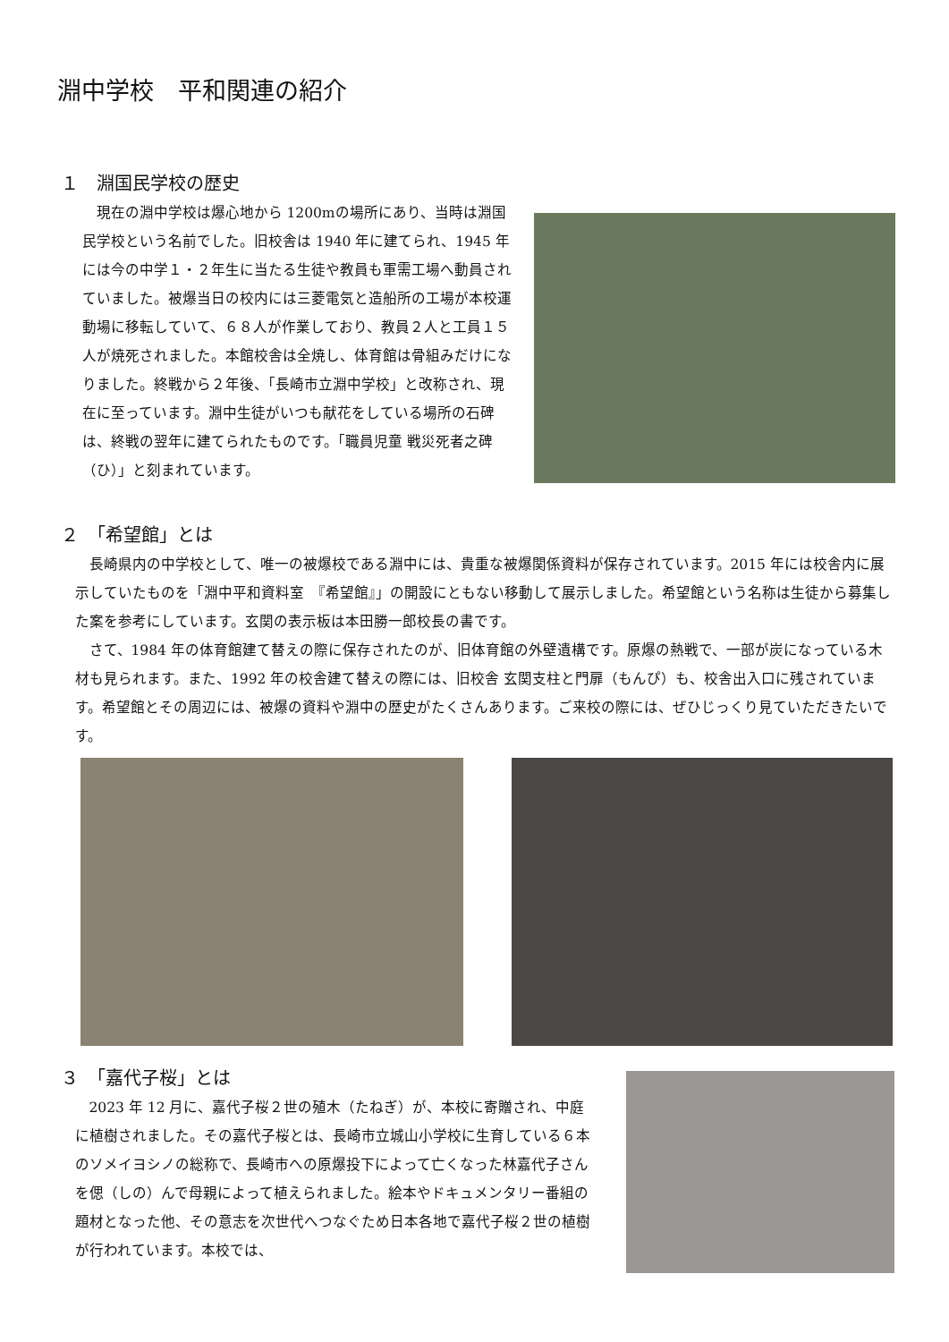淵中学校　平和関連の紹介
１　淵国民学校の歴史
現在の淵中学校は爆心地から 1200mの場所にあり、当時は淵国民学校という名前でした。旧校舎は 1940 年に建てられ、1945 年には今の中学１・２年生に当たる生徒や教員も軍需工場へ動員されていました。被爆当日の校内には三菱電気と造船所の工場が本校運動場に移転していて、６８人が作業しており、教員２人と工員１５人が焼死されました。本館校舎は全焼し、体育館は骨組みだけになりました。終戦から２年後、「長崎市立淵中学校」と改称され、現在に至っています。淵中生徒がいつも献花をしている場所の石碑は、終戦の翌年に建てられたものです。「職員児童 戦災死者之碑（ひ）」と刻まれています。
２　「希望館」とは
長崎県内の中学校として、唯一の被爆校である淵中には、貴重な被爆関係資料が保存されています。2015 年には校舎内に展示していたものを「淵中平和資料室　『希望館』」の開設にともない移動して展示しました。希望館という名称は生徒から募集した案を参考にしています。玄関の表示板は本田勝一郎校長の書です。
さて、1984 年の体育館建て替えの際に保存されたのが、旧体育館の外壁遺構です。原爆の熱戦で、一部が炭になっている木材も見られます。また、1992 年の校舎建て替えの際には、旧校舎 玄関支柱と門扉（もんぴ）も、校舎出入口に残されています。希望館とその周辺には、被爆の資料や淵中の歴史がたくさんあります。ご来校の際には、ぜひじっくり見ていただきたいです。
３　「嘉代子桜」とは
2023 年 12 月に、嘉代子桜２世の殖木（たねぎ）が、本校に寄贈され、中庭に植樹されました。その嘉代子桜とは、長崎市立城山小学校に生育している６本のソメイヨシノの総称で、長崎市への原爆投下によって亡くなった林嘉代子さんを偲（しの）んで母親によって植えられました。絵本やドキュメンタリー番組の題材となった他、その意志を次世代へつなぐため日本各地で嘉代子桜２世の植樹が行われています。本校では、